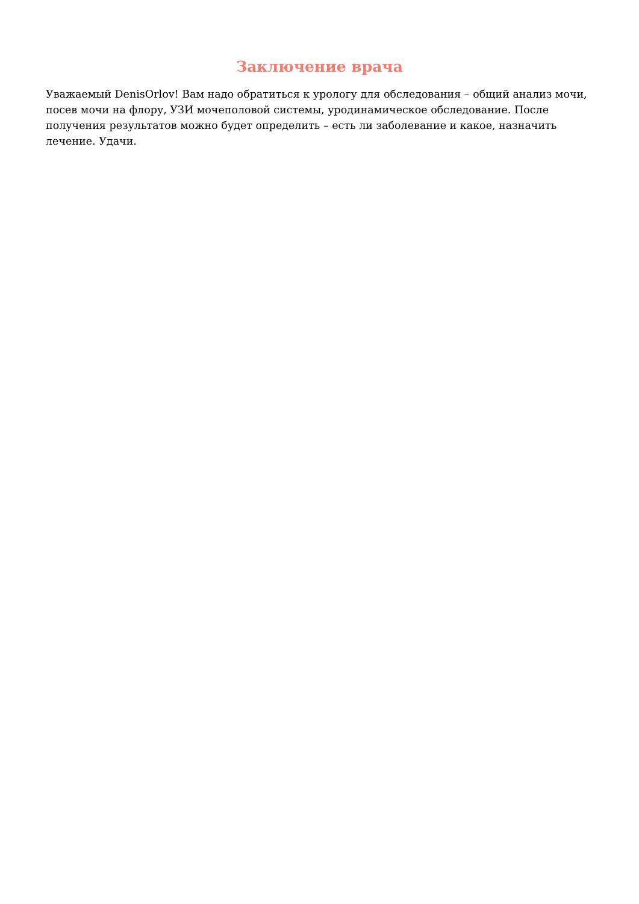Заключение врача
Уважаемый DenisOrlov! Вам надо обратиться к урологу для обследования – общий анализ мочи, посев мочи на флору, УЗИ мочеполовой системы, уродинамическое обследование. После получения результатов можно будет определить – есть ли заболевание и какое, назначить лечение. Удачи.